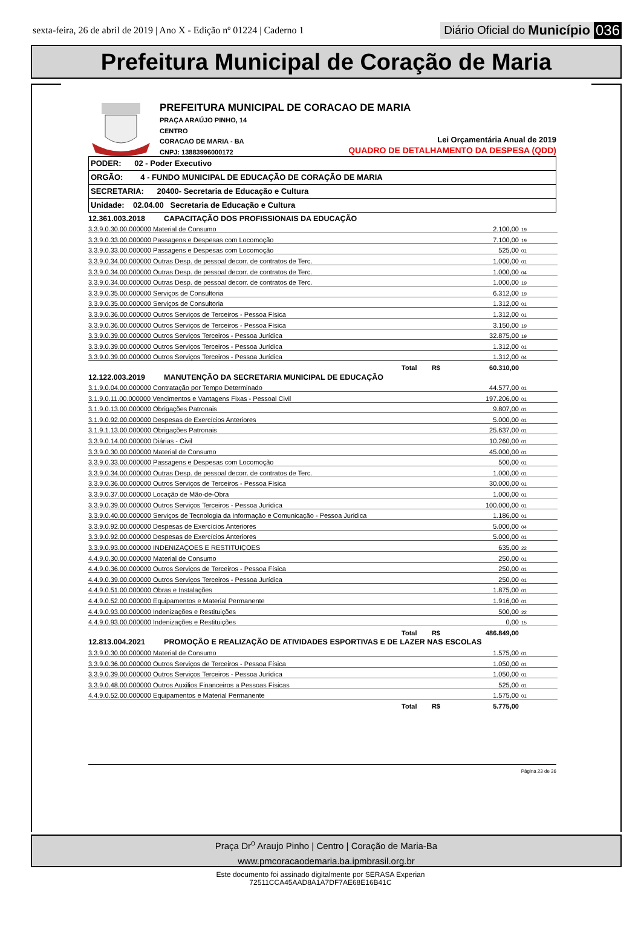sexta-feira, 26 de abril de 2019 | Ano X - Edição nº 01224 | Caderno 1
Diário Oficial do Município 036
Prefeitura Municipal de Coração de Maria
PREFEITURA MUNICIPAL DE CORACAO DE MARIA
PRAÇA ARAÚJO PINHO, 14
CENTRO
CORACAO DE MARIA - BA
CNPJ: 13883996000172
Lei Orçamentária Anual de 2019
QUADRO DE DETALHAMENTO DA DESPESA (QDD)
PODER: 02 - Poder Executivo
ORGÃO: 4 - FUNDO MUNICIPAL DE EDUCAÇÃO DE CORAÇÃO DE MARIA
SECRETARIA: 20400- Secretaria de Educação e Cultura
Unidade: 02.04.00 Secretaria de Educação e Cultura
| 12.361.003.2018 CAPACITAÇÃO DOS PROFISSIONAIS DA EDUCAÇÃO | | |
| 3.3.9.0.30.00.000000 Material de Consumo | 2.100,00 | 19 |
| 3.3.9.0.33.00.000000 Passagens e Despesas com Locomoção | 7.100,00 | 19 |
| 3.3.9.0.33.00.000000 Passagens e Despesas com Locomoção | 525,00 | 01 |
| 3.3.9.0.34.00.000000 Outras Desp. de pessoal decorr. de contratos de Terc. | 1.000,00 | 01 |
| 3.3.9.0.34.00.000000 Outras Desp. de pessoal decorr. de contratos de Terc. | 1.000,00 | 04 |
| 3.3.9.0.34.00.000000 Outras Desp. de pessoal decorr. de contratos de Terc. | 1.000,00 | 19 |
| 3.3.9.0.35.00.000000 Serviços de Consultoria | 6.312,00 | 19 |
| 3.3.9.0.35.00.000000 Serviços de Consultoria | 1.312,00 | 01 |
| 3.3.9.0.36.00.000000 Outros Serviços de Terceiros - Pessoa Física | 1.312,00 | 01 |
| 3.3.9.0.36.00.000000 Outros Serviços de Terceiros - Pessoa Física | 3.150,00 | 19 |
| 3.3.9.0.39.00.000000 Outros Serviços Terceiros - Pessoa Jurídica | 32.875,00 | 19 |
| 3.3.9.0.39.00.000000 Outros Serviços Terceiros - Pessoa Jurídica | 1.312,00 | 01 |
| 3.3.9.0.39.00.000000 Outros Serviços Terceiros - Pessoa Jurídica | 1.312,00 | 04 |
| Total R$ | 60.310,00 | |
| 12.122.003.2019 MANUTENÇÃO DA SECRETARIA MUNICIPAL DE EDUCAÇÃO | | |
| 3.1.9.0.04.00.000000 Contratação por Tempo Determinado | 44.577,00 | 01 |
| 3.1.9.0.11.00.000000 Vencimentos e Vantagens Fixas - Pessoal Civil | 197.206,00 | 01 |
| 3.1.9.0.13.00.000000 Obrigações Patronais | 9.807,00 | 01 |
| 3.1.9.0.92.00.000000 Despesas de Exercícios Anteriores | 5.000,00 | 01 |
| 3.1.9.1.13.00.000000 Obrigações Patronais | 25.637,00 | 01 |
| 3.3.9.0.14.00.000000 Diárias - Civil | 10.260,00 | 01 |
| 3.3.9.0.30.00.000000 Material de Consumo | 45.000,00 | 01 |
| 3.3.9.0.33.00.000000 Passagens e Despesas com Locomoção | 500,00 | 01 |
| 3.3.9.0.34.00.000000 Outras Desp. de pessoal decorr. de contratos de Terc. | 1.000,00 | 01 |
| 3.3.9.0.36.00.000000 Outros Serviços de Terceiros - Pessoa Física | 30.000,00 | 01 |
| 3.3.9.0.37.00.000000 Locação de Mão-de-Obra | 1.000,00 | 01 |
| 3.3.9.0.39.00.000000 Outros Serviços Terceiros - Pessoa Jurídica | 100.000,00 | 01 |
| 3.3.9.0.40.00.000000 Serviços de Tecnologia da Informação e Comunicação - Pessoa Juridica | 1.186,00 | 01 |
| 3.3.9.0.92.00.000000 Despesas de Exercícios Anteriores | 5.000,00 | 04 |
| 3.3.9.0.92.00.000000 Despesas de Exercícios Anteriores | 5.000,00 | 01 |
| 3.3.9.0.93.00.000000 INDENIZAÇOES E RESTITUIÇOES | 635,00 | 22 |
| 4.4.9.0.30.00.000000 Material de Consumo | 250,00 | 01 |
| 4.4.9.0.36.00.000000 Outros Serviços de Terceiros - Pessoa Física | 250,00 | 01 |
| 4.4.9.0.39.00.000000 Outros Serviços Terceiros - Pessoa Jurídica | 250,00 | 01 |
| 4.4.9.0.51.00.000000 Obras e Instalações | 1.875,00 | 01 |
| 4.4.9.0.52.00.000000 Equipamentos e Material Permanente | 1.916,00 | 01 |
| 4.4.9.0.93.00.000000 Indenizações e Restituições | 500,00 | 22 |
| 4.4.9.0.93.00.000000 Indenizações e Restituições | 0,00 | 15 |
| Total R$ | 486.849,00 | |
| 12.813.004.2021 PROMOÇÃO E REALIZAÇÃO DE ATIVIDADES ESPORTIVAS E DE LAZER NAS ESCOLAS | | |
| 3.3.9.0.30.00.000000 Material de Consumo | 1.575,00 | 01 |
| 3.3.9.0.36.00.000000 Outros Serviços de Terceiros - Pessoa Física | 1.050,00 | 01 |
| 3.3.9.0.39.00.000000 Outros Serviços Terceiros - Pessoa Jurídica | 1.050,00 | 01 |
| 3.3.9.0.48.00.000000 Outros Auxilios Financeiros a Pessoas Físicas | 525,00 | 01 |
| 4.4.9.0.52.00.000000 Equipamentos e Material Permanente | 1.575,00 | 01 |
| Total R$ | 5.775,00 | |
Página 23 de 36
Praça Dr<sup>o</sup> Araujo Pinho | Centro | Coração de Maria-Ba
www.pmcoracaodemaria.ba.ipmbrasil.org.br
Este documento foi assinado digitalmente por SERASA Experian
72511CCA45AAD8A1A7DF7AE68E16B41C